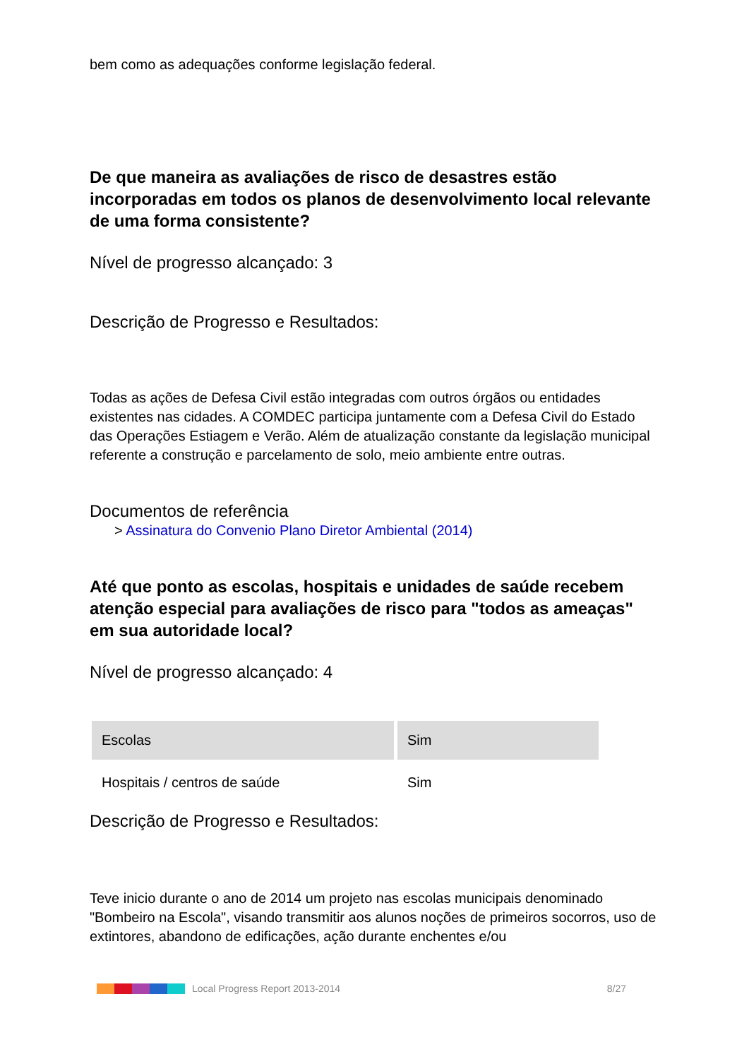bem como as adequações conforme legislação federal.
De que maneira as avaliações de risco de desastres estão incorporadas em todos os planos de desenvolvimento local relevante de uma forma consistente?
Nível de progresso alcançado: 3
Descrição de Progresso e Resultados:
Todas as ações de Defesa Civil estão integradas com outros órgãos ou entidades existentes nas cidades. A COMDEC participa juntamente com a Defesa Civil do Estado das Operações Estiagem e Verão. Além de atualização constante da legislação municipal referente a construção e parcelamento de solo, meio ambiente entre outras.
Documentos de referência
> Assinatura do Convenio Plano Diretor Ambiental (2014)
Até que ponto as escolas, hospitais e unidades de saúde recebem atenção especial para avaliações de risco para "todos as ameaças" em sua autoridade local?
Nível de progresso alcançado: 4
| Escolas | Sim |
| Hospitais / centros de saúde | Sim |
Descrição de Progresso e Resultados:
Teve inicio durante o ano de 2014 um projeto nas escolas municipais denominado "Bombeiro na Escola", visando transmitir aos alunos noções de primeiros socorros, uso de extintores, abandono de edificações, ação durante enchentes e/ou
Local Progress Report 2013-2014 8/27